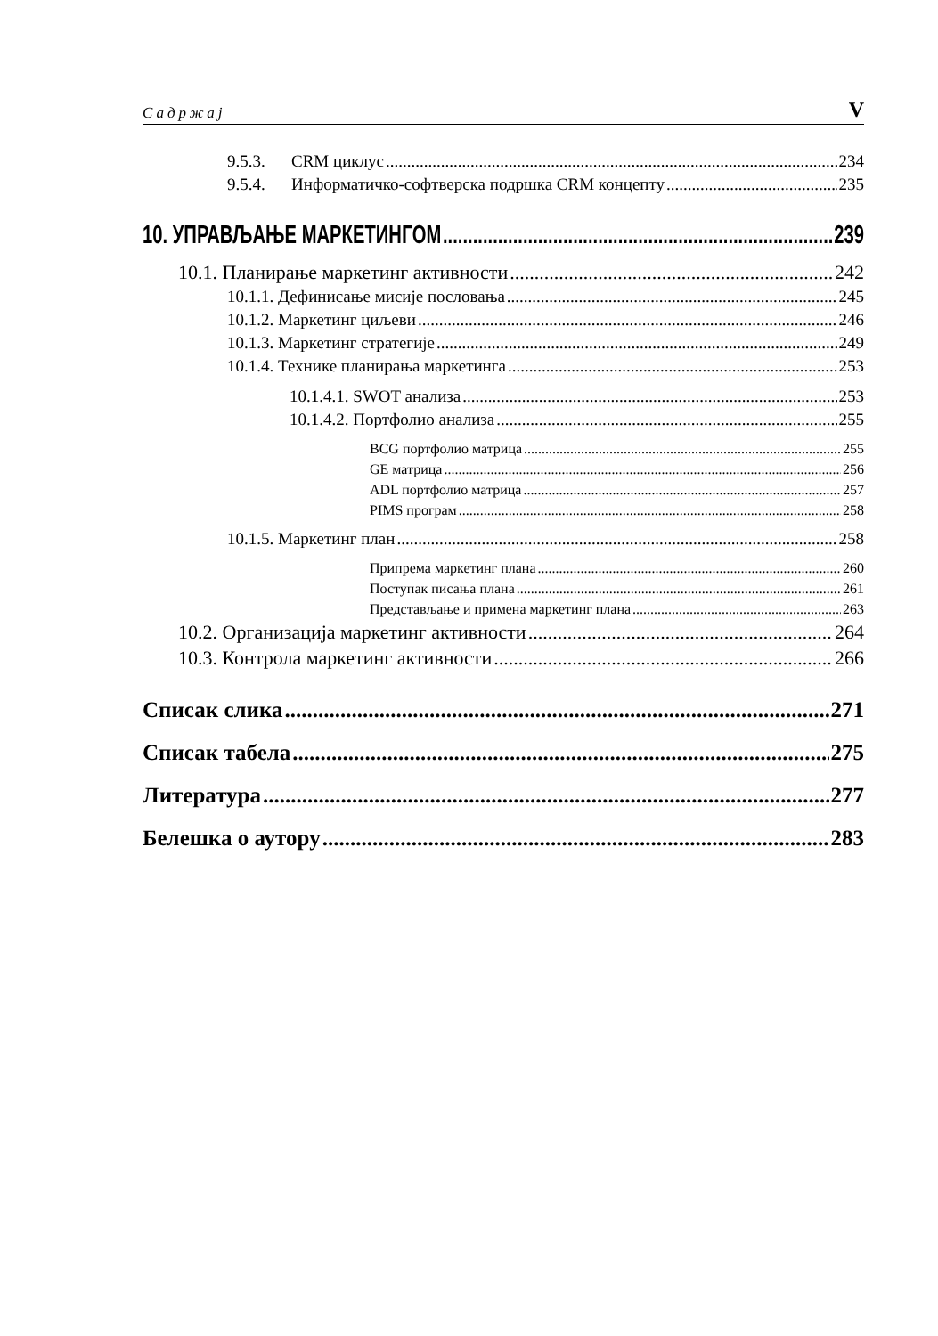Садржај V
9.5.3. CRM циклус 234
9.5.4. Информатичко-софтверска подршка CRM концепту 235
10. УПРАВЉАЊЕ МАРКЕТИНГОМ 239
10.1. Планирање маркетинг активности 242
10.1.1. Дефинисање мисије пословања 245
10.1.2. Маркетинг циљеви 246
10.1.3. Маркетинг стратегије 249
10.1.4. Технике планирања маркетинга 253
10.1.4.1. SWOT анализа 253
10.1.4.2. Портфолио анализа 255
BCG портфолио матрица 255
GE матрица 256
ADL портфолио матрица 257
PIMS програм 258
10.1.5. Маркетинг план 258
Припрема маркетинг плана 260
Поступак писања плана 261
Представљање и примена маркетинг плана 263
10.2. Организација маркетинг активности 264
10.3. Контрола маркетинг активности 266
Списак слика 271
Списак табела 275
Литература 277
Белешка о аутору 283